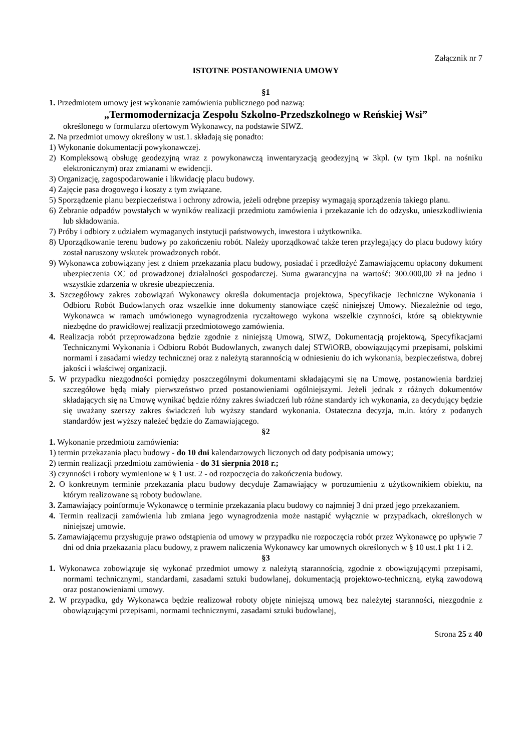Załącznik nr 7
ISTOTNE POSTANOWIENIA UMOWY
§1
1. Przedmiotem umowy jest wykonanie zamówienia publicznego pod nazwą:
„Termomodernizacja Zespołu Szkolno-Przedszkolnego w Reńskiej Wsi”
określonego w formularzu ofertowym Wykonawcy, na podstawie SIWZ.
2. Na przedmiot umowy określony w ust.1. składają się ponadto:
1) Wykonanie dokumentacji powykonawczej.
2) Kompleksową obsługę geodezyjną wraz z powykonawczą inwentaryzacją geodezyjną w 3kpl. (w tym 1kpl. na nośniku elektronicznym) oraz zmianami w ewidencji.
3) Organizację, zagospodarowanie i likwidację placu budowy.
4) Zajęcie pasa drogowego i koszty z tym związane.
5) Sporządzenie planu bezpieczeństwa i ochrony zdrowia, jeżeli odrębne przepisy wymagają sporządzenia takiego planu.
6) Zebranie odpadów powstałych w wyników realizacji przedmiotu zamówienia i przekazanie ich do odzysku, unieszkodliwienia lub składowania.
7) Próby i odbiory z udziałem wymaganych instytucji państwowych, inwestora i użytkownika.
8) Uporządkowanie terenu budowy po zakończeniu robót. Należy uporządkować także teren przylegający do placu budowy który został naruszony wskutek prowadzonych robót.
9) Wykonawca zobowiązany jest z dniem przekazania placu budowy, posiadać i przedłożyć Zamawiającemu opłacony dokument ubezpieczenia OC od prowadzonej działalności gospodarczej. Suma gwarancyjna na wartość: 300.000,00 zł na jedno i wszystkie zdarzenia w okresie ubezpieczenia.
3. Szczegółowy zakres zobowiązań Wykonawcy określa dokumentacja projektowa, Specyfikacje Techniczne Wykonania i Odbioru Robót Budowlanych oraz wszelkie inne dokumenty stanowiące część niniejszej Umowy. Niezależnie od tego, Wykonawca w ramach umówionego wynagrodzenia ryczałtowego wykona wszelkie czynności, które są obiektywnie niezbędne do prawidłowej realizacji przedmiotowego zamówienia.
4. Realizacja robót przeprowadzona będzie zgodnie z niniejszą Umową, SIWZ, Dokumentacją projektową, Specyfikacjami Technicznymi Wykonania i Odbioru Robót Budowlanych, zwanych dalej STWiORB, obowiązującymi przepisami, polskimi normami i zasadami wiedzy technicznej oraz z należytą starannością w odniesieniu do ich wykonania, bezpieczeństwa, dobrej jakości i właściwej organizacji.
5. W przypadku niezgodności pomiędzy poszczególnymi dokumentami składającymi się na Umowę, postanowienia bardziej szczegółowe będą miały pierwszeństwo przed postanowieniami ogólniejszymi. Jeżeli jednak z różnych dokumentów składających się na Umowę wynikać będzie różny zakres świadczeń lub różne standardy ich wykonania, za decydujący będzie się uważany szerszy zakres świadczeń lub wyższy standard wykonania. Ostateczna decyzja, m.in. który z podanych standardów jest wyższy należeć będzie do Zamawiającego.
§2
1. Wykonanie przedmiotu zamówienia:
1) termin przekazania placu budowy - do 10 dni kalendarzowych liczonych od daty podpisania umowy;
2) termin realizacji przedmiotu zamówienia - do 31 sierpnia 2018 r.;
3) czynności i roboty wymienione w § 1 ust. 2 - od rozpoczęcia do zakończenia budowy.
2. O konkretnym terminie przekazania placu budowy decyduje Zamawiający w porozumieniu z użytkownikiem obiektu, na którym realizowane są roboty budowlane.
3. Zamawiający poinformuje Wykonawcę o terminie przekazania placu budowy co najmniej 3 dni przed jego przekazaniem.
4. Termin realizacji zamówienia lub zmiana jego wynagrodzenia może nastąpić wyłącznie w przypadkach, określonych w niniejszej umowie.
5. Zamawiającemu przysługuje prawo odstąpienia od umowy w przypadku nie rozpoczęcia robót przez Wykonawcę po upływie 7 dni od dnia przekazania placu budowy, z prawem naliczenia Wykonawcy kar umownych określonych w § 10 ust.1 pkt 1 i 2.
§3
1. Wykonawca zobowiązuje się wykonać przedmiot umowy z należytą starannością, zgodnie z obowiązującymi przepisami, normami technicznymi, standardami, zasadami sztuki budowlanej, dokumentacją projektowo-techniczną, etyką zawodową oraz postanowieniami umowy.
2. W przypadku, gdy Wykonawca będzie realizował roboty objęte niniejszą umową bez należytej staranności, niezgodnie z obowiązującymi przepisami, normami technicznymi, zasadami sztuki budowlanej,
Strona 25 z 40